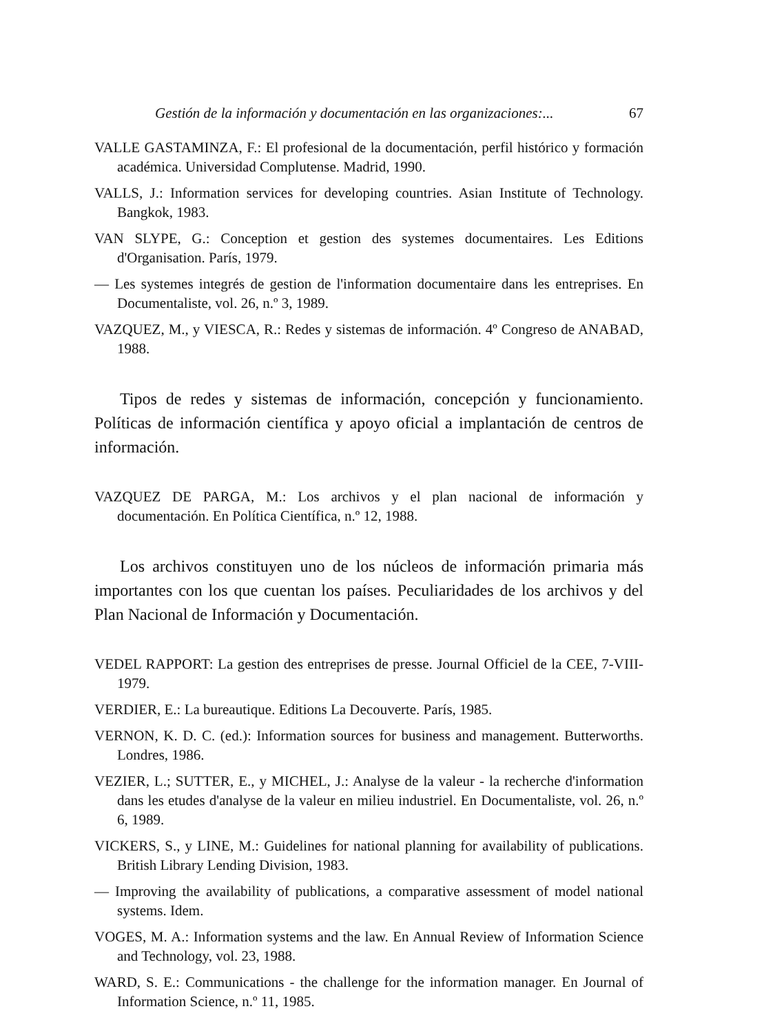Gestión de la información y documentación en las organizaciones:... 67
VALLE GASTAMINZA, F.: El profesional de la documentación, perfil histórico y formación académica. Universidad Complutense. Madrid, 1990.
VALLS, J.: Information services for developing countries. Asian Institute of Technology. Bangkok, 1983.
VAN SLYPE, G.: Conception et gestion des systemes documentaires. Les Editions d'Organisation. París, 1979.
— Les systemes integrés de gestion de l'information documentaire dans les entreprises. En Documentaliste, vol. 26, n.º 3, 1989.
VAZQUEZ, M., y VIESCA, R.: Redes y sistemas de información. 4º Congreso de ANABAD, 1988.
Tipos de redes y sistemas de información, concepción y funcionamiento. Políticas de información científica y apoyo oficial a implantación de centros de información.
VAZQUEZ DE PARGA, M.: Los archivos y el plan nacional de información y documentación. En Política Científica, n.º 12, 1988.
Los archivos constituyen uno de los núcleos de información primaria más importantes con los que cuentan los países. Peculiaridades de los archivos y del Plan Nacional de Información y Documentación.
VEDEL RAPPORT: La gestion des entreprises de presse. Journal Officiel de la CEE, 7-VIII-1979.
VERDIER, E.: La bureautique. Editions La Decouverte. París, 1985.
VERNON, K. D. C. (ed.): Information sources for business and management. Butterworths. Londres, 1986.
VEZIER, L.; SUTTER, E., y MICHEL, J.: Analyse de la valeur - la recherche d'information dans les etudes d'analyse de la valeur en milieu industriel. En Documentaliste, vol. 26, n.º 6, 1989.
VICKERS, S., y LINE, M.: Guidelines for national planning for availability of publications. British Library Lending Division, 1983.
— Improving the availability of publications, a comparative assessment of model national systems. Idem.
VOGES, M. A.: Information systems and the law. En Annual Review of Information Science and Technology, vol. 23, 1988.
WARD, S. E.: Communications - the challenge for the information manager. En Journal of Information Science, n.º 11, 1985.